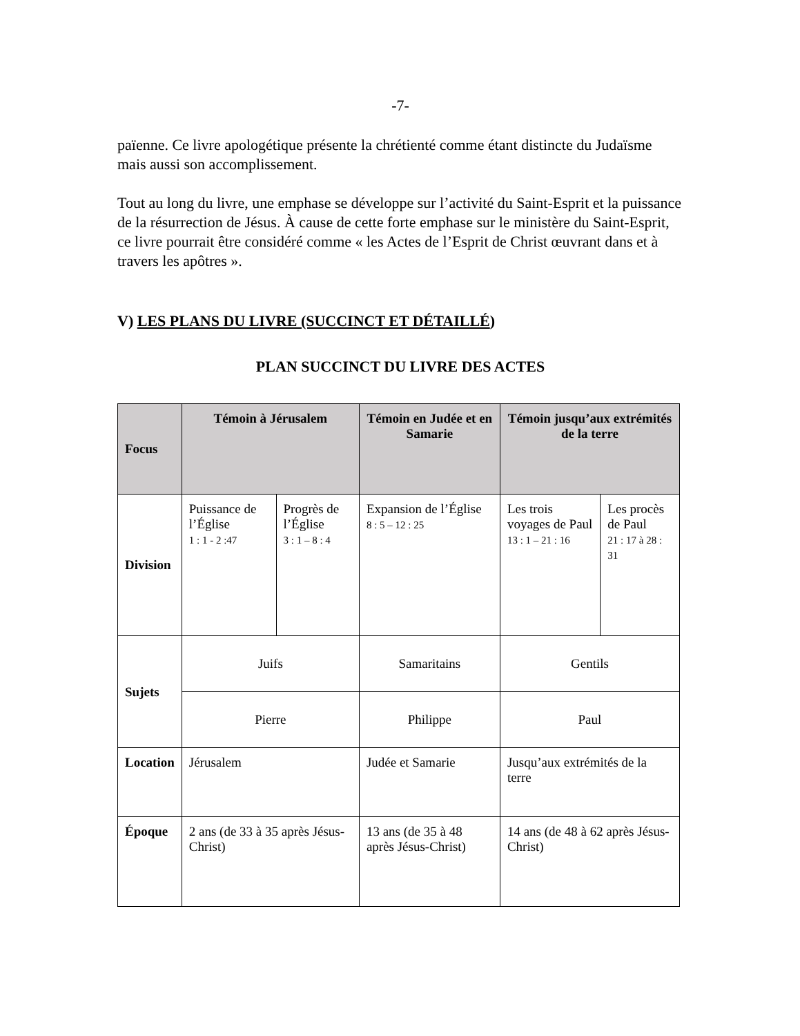-7-
païenne. Ce livre apologétique présente la chrétienté comme étant distincte du Judaïsme mais aussi son accomplissement.
Tout au long du livre, une emphase se développe sur l’activité du Saint-Esprit et la puissance de la résurrection de Jésus. À cause de cette forte emphase sur le ministère du Saint-Esprit, ce livre pourrait être considéré comme « les Actes de l’Esprit de Christ œuvrant dans et à travers les apôtres ».
V) LES PLANS DU LIVRE (SUCCINCT ET DÉTAILLÉ)
PLAN SUCCINCT DU LIVRE DES ACTES
| Focus | Témoin à Jérusalem | | Témoin en Judée et en Samarie | Témoin jusqu’aux extrémités de la terre | |
| --- | --- | --- | --- | --- | --- |
| Division | Puissance de l’Église 1 : 1 - 2 :47 | Progrès de l’Église 3 : 1 – 8 : 4 | Expansion de l’Église 8 : 5 – 12 : 25 | Les trois voyages de Paul 13 : 1 – 21 : 16 | Les procès de Paul 21 : 17 à 28 : 31 |
| Sujets | Juifs | | Samaritains | Gentils | |
| | Pierre | | Philippe | Paul | |
| Location | Jérusalem | | Judée et Samarie | Jusqu’aux extrémités de la terre | |
| Époque | 2 ans (de 33 à 35 après Jésus-Christ) | | 13 ans (de 35 à 48 après Jésus-Christ) | 14 ans (de 48 à 62 après Jésus-Christ) | |